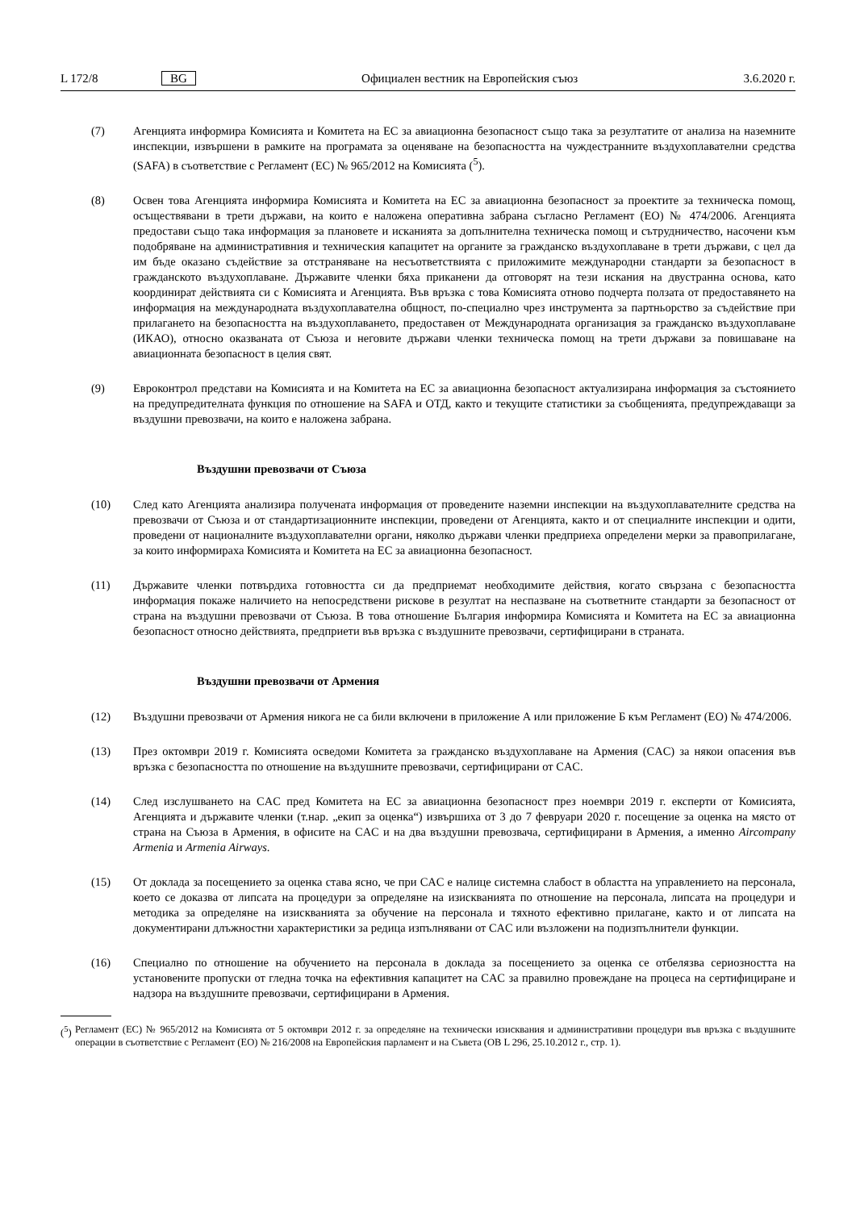L 172/8 BG Официален вестник на Европейския съюз 3.6.2020 г.
(7) Агенцията информира Комисията и Комитета на ЕС за авиационна безопасност също така за резултатите от анализа на наземните инспекции, извършени в рамките на програмата за оценяване на безопасността на чуждестранните въздухоплавателни средства (SAFA) в съответствие с Регламент (ЕС) № 965/2012 на Комисията (<sup>5</sup>).
(8) Освен това Агенцията информира Комисията и Комитета на ЕС за авиационна безопасност за проектите за техническа помощ, осъществявани в трети държави, на които е наложена оперативна забрана съгласно Регламент (ЕО) № 474/2006. Агенцията предостави също така информация за плановете и исканията за допълнителна техническа помощ и сътрудничество, насочени към подобряване на административния и техническия капацитет на органите за гражданско въздухоплаване в трети държави, с цел да им бъде оказано съдействие за отстраняване на несъответствията с приложимите международни стандарти за безопасност в гражданското въздухоплаване. Държавите членки бяха приканени да отговорят на тези искания на двустранна основа, като координират действията си с Комисията и Агенцията. Във връзка с това Комисията отново подчерта ползата от предоставянето на информация на международната въздухоплавателна общност, по-специално чрез инструмента за партньорство за съдействие при прилагането на безопасността на въздухоплаването, предоставен от Международната организация за гражданско въздухоплаване (ИКАО), относно оказваната от Съюза и неговите държави членки техническа помощ на трети държави за повишаване на авиационната безопасност в целия свят.
(9) Евроконтрол представи на Комисията и на Комитета на ЕС за авиационна безопасност актуализирана информация за състоянието на предупредителната функция по отношение на SAFA и ОТД, както и текущите статистики за съобщенията, предупреждаващи за въздушни превозвачи, на които е наложена забрана.
Въздушни превозвачи от Съюза
(10) След като Агенцията анализира получената информация от проведените наземни инспекции на въздухоплавателните средства на превозвачи от Съюза и от стандартизационните инспекции, проведени от Агенцията, както и от специалните инспекции и одити, проведени от националните въздухоплавателни органи, няколко държави членки предприеха определени мерки за правоприлагане, за които информираха Комисията и Комитета на ЕС за авиационна безопасност.
(11) Държавите членки потвърдиха готовността си да предприемат необходимите действия, когато свързана с безопасността информация покаже наличието на непосредствени рискове в резултат на неспазване на съответните стандарти за безопасност от страна на въздушни превозвачи от Съюза. В това отношение България информира Комисията и Комитета на ЕС за авиационна безопасност относно действията, предприети във връзка с въздушните превозвачи, сертифицирани в страната.
Въздушни превозвачи от Армения
(12) Въздушни превозвачи от Армения никога не са били включени в приложение А или приложение Б към Регламент (ЕО) № 474/2006.
(13) През октомври 2019 г. Комисията осведоми Комитета за гражданско въздухоплаване на Армения (CAC) за някои опасения във връзка с безопасността по отношение на въздушните превозвачи, сертифицирани от CAC.
(14) След изслушването на CAC пред Комитета на ЕС за авиационна безопасност през ноември 2019 г. експерти от Комисията, Агенцията и държавите членки (т.нар. „екип за оценка“) извършиха от 3 до 7 февруари 2020 г. посещение за оценка на място от страна на Съюза в Армения, в офисите на CAC и на два въздушни превозвача, сертифицирани в Армения, а именно Aircompany Armenia и Armenia Airways.
(15) От доклада за посещението за оценка става ясно, че при CAC е налице системна слабост в областта на управлението на персонала, което се доказва от липсата на процедури за определяне на изискванията по отношение на персонала, липсата на процедури и методика за определяне на изискванията за обучение на персонала и тяхното ефективно прилагане, както и от липсата на документирани длъжностни характеристики за редица изпълнявани от CAC или възложени на подизпълнители функции.
(16) Специално по отношение на обучението на персонала в доклада за посещението за оценка се отбелязва сериозността на установените пропуски от гледна точка на ефективния капацитет на CAC за правилно провеждане на процеса на сертифициране и надзора на въздушните превозвачи, сертифицирани в Армения.
(<sup>5</sup>) Регламент (ЕС) № 965/2012 на Комисията от 5 октомври 2012 г. за определяне на технически изисквания и административни процедури във връзка с въздушните операции в съответствие с Регламент (ЕО) № 216/2008 на Европейския парламент и на Съвета (ОВ L 296, 25.10.2012 г., стр. 1).